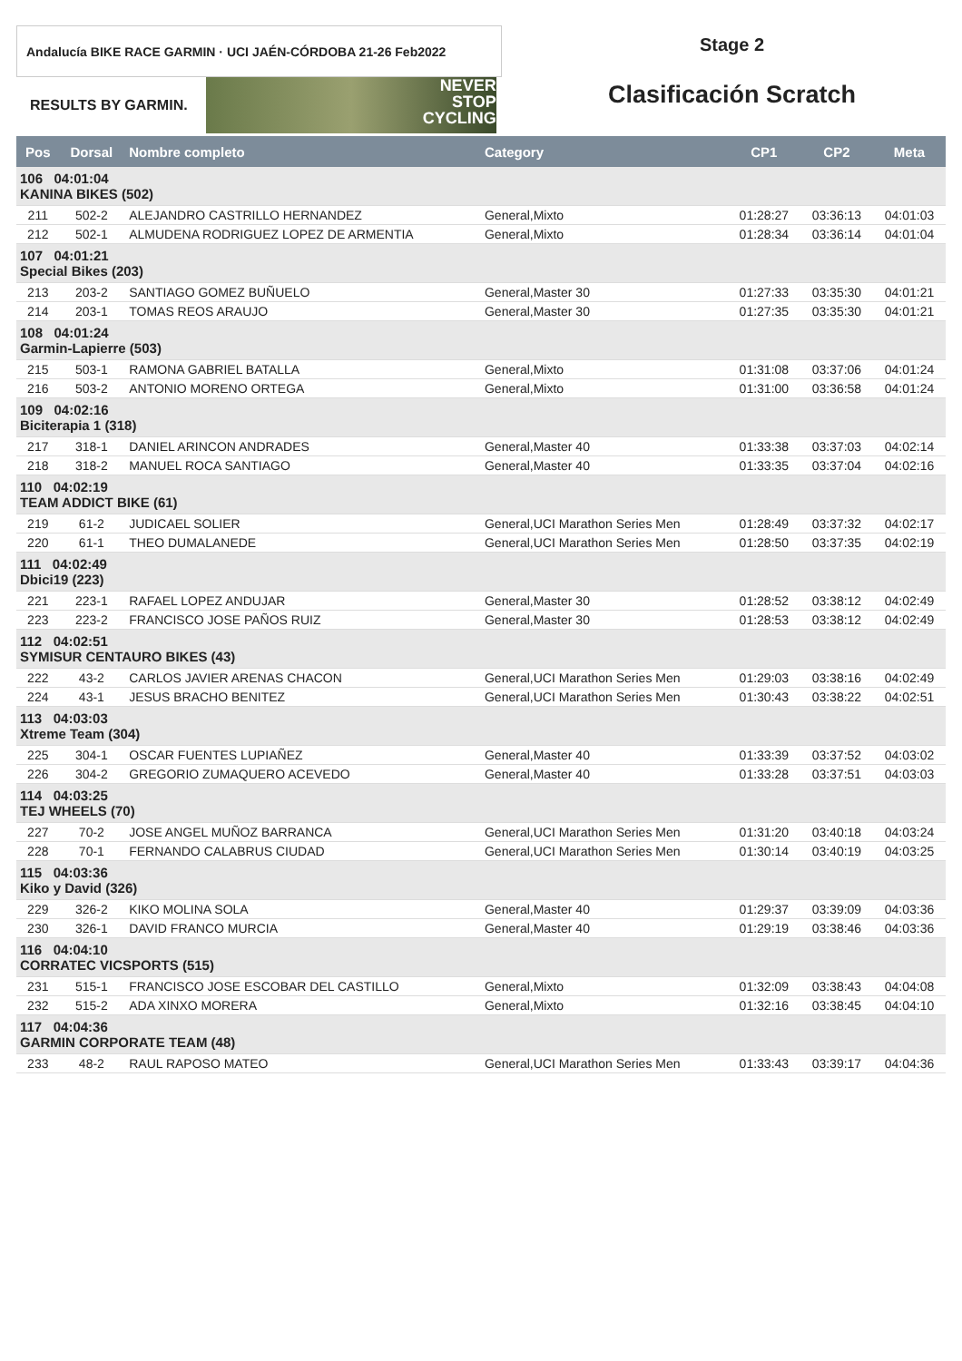Andalucía BIKE RACE GARMIN · UCI JAÉN-CÓRDOBA 21-26 Feb2022
RESULTS BY GARMIN.
NEVER
STOP
CYCLING
Stage 2
Clasificación Scratch
| Pos | Dorsal | Nombre completo | Category | CP1 | CP2 | Meta |
| --- | --- | --- | --- | --- | --- | --- |
| 106 04:01:04 KANINA BIKES (502) | | | | | | |
| 211 | 502-2 | ALEJANDRO CASTRILLO HERNANDEZ | General,Mixto | 01:28:27 | 03:36:13 | 04:01:03 |
| 212 | 502-1 | ALMUDENA RODRIGUEZ LOPEZ DE ARMENTIA | General,Mixto | 01:28:34 | 03:36:14 | 04:01:04 |
| 107 04:01:21 Special Bikes (203) | | | | | | |
| 213 | 203-2 | SANTIAGO GOMEZ BUÑUELO | General,Master 30 | 01:27:33 | 03:35:30 | 04:01:21 |
| 214 | 203-1 | TOMAS REOS ARAUJO | General,Master 30 | 01:27:35 | 03:35:30 | 04:01:21 |
| 108 04:01:24 Garmin-Lapierre (503) | | | | | | |
| 215 | 503-1 | RAMONA GABRIEL BATALLA | General,Mixto | 01:31:08 | 03:37:06 | 04:01:24 |
| 216 | 503-2 | ANTONIO MORENO ORTEGA | General,Mixto | 01:31:00 | 03:36:58 | 04:01:24 |
| 109 04:02:16 Biciterapia 1 (318) | | | | | | |
| 217 | 318-1 | DANIEL ARINCON ANDRADES | General,Master 40 | 01:33:38 | 03:37:03 | 04:02:14 |
| 218 | 318-2 | MANUEL ROCA SANTIAGO | General,Master 40 | 01:33:35 | 03:37:04 | 04:02:16 |
| 110 04:02:19 TEAM ADDICT BIKE (61) | | | | | | |
| 219 | 61-2 | JUDICAEL SOLIER | General,UCI Marathon Series Men | 01:28:49 | 03:37:32 | 04:02:17 |
| 220 | 61-1 | THEO DUMALANEDE | General,UCI Marathon Series Men | 01:28:50 | 03:37:35 | 04:02:19 |
| 111 04:02:49 Dbici19 (223) | | | | | | |
| 221 | 223-1 | RAFAEL LOPEZ ANDUJAR | General,Master 30 | 01:28:52 | 03:38:12 | 04:02:49 |
| 223 | 223-2 | FRANCISCO JOSE PAÑOS RUIZ | General,Master 30 | 01:28:53 | 03:38:12 | 04:02:49 |
| 112 04:02:51 SYMISUR CENTAURO BIKES (43) | | | | | | |
| 222 | 43-2 | CARLOS JAVIER ARENAS CHACON | General,UCI Marathon Series Men | 01:29:03 | 03:38:16 | 04:02:49 |
| 224 | 43-1 | JESUS BRACHO BENITEZ | General,UCI Marathon Series Men | 01:30:43 | 03:38:22 | 04:02:51 |
| 113 04:03:03 Xtreme Team (304) | | | | | | |
| 225 | 304-1 | OSCAR FUENTES LUPIAÑEZ | General,Master 40 | 01:33:39 | 03:37:52 | 04:03:02 |
| 226 | 304-2 | GREGORIO ZUMAQUERO ACEVEDO | General,Master 40 | 01:33:28 | 03:37:51 | 04:03:03 |
| 114 04:03:25 TEJ WHEELS (70) | | | | | | |
| 227 | 70-2 | JOSE ANGEL MUÑOZ BARRANCA | General,UCI Marathon Series Men | 01:31:20 | 03:40:18 | 04:03:24 |
| 228 | 70-1 | FERNANDO CALABRUS CIUDAD | General,UCI Marathon Series Men | 01:30:14 | 03:40:19 | 04:03:25 |
| 115 04:03:36 Kiko y David (326) | | | | | | |
| 229 | 326-2 | KIKO MOLINA SOLA | General,Master 40 | 01:29:37 | 03:39:09 | 04:03:36 |
| 230 | 326-1 | DAVID FRANCO MURCIA | General,Master 40 | 01:29:19 | 03:38:46 | 04:03:36 |
| 116 04:04:10 CORRATEC VICSPORTS (515) | | | | | | |
| 231 | 515-1 | FRANCISCO JOSE ESCOBAR DEL CASTILLO | General,Mixto | 01:32:09 | 03:38:43 | 04:04:08 |
| 232 | 515-2 | ADA XINXO MORERA | General,Mixto | 01:32:16 | 03:38:45 | 04:04:10 |
| 117 04:04:36 GARMIN CORPORATE TEAM (48) | | | | | | |
| 233 | 48-2 | RAUL RAPOSO MATEO | General,UCI Marathon Series Men | 01:33:43 | 03:39:17 | 04:04:36 |